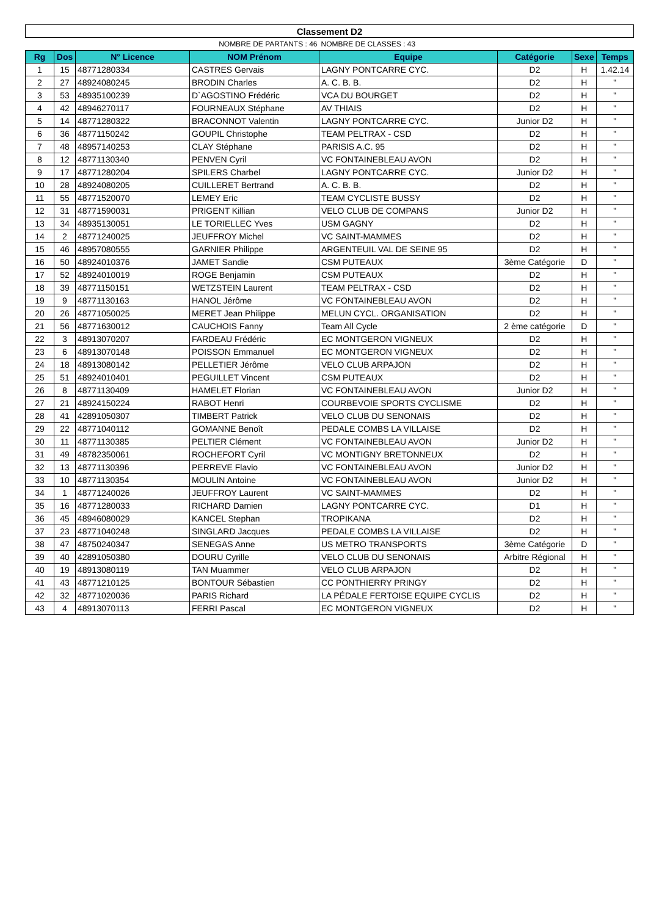| Classement D2 | | | | | | | |
| | | | NOMBRE DE PARTANTS : 46 | NOMBRE DE CLASSES : 43 | | | |
| Rg | Dos | N° Licence | NOM Prénom | Equipe | Catégorie | Sexe | Temps |
| 1 | 15 | 48771280334 | CASTRES Gervais | LAGNY PONTCARRE CYC. | D2 | H | 1.42.14 |
| 2 | 27 | 48924080245 | BRODIN Charles | A. C. B. B. | D2 | H | " |
| 3 | 53 | 48935100239 | D`AGOSTINO Frédéric | VCA DU BOURGET | D2 | H | " |
| 4 | 42 | 48946270117 | FOURNEAUX Stéphane | AV THIAIS | D2 | H | " |
| 5 | 14 | 48771280322 | BRACONNOT Valentin | LAGNY PONTCARRE CYC. | Junior D2 | H | " |
| 6 | 36 | 48771150242 | GOUPIL Christophe | TEAM PELTRAX - CSD | D2 | H | " |
| 7 | 48 | 48957140253 | CLAY Stéphane | PARISIS A.C. 95 | D2 | H | " |
| 8 | 12 | 48771130340 | PENVEN Cyril | VC FONTAINEBLEAU AVON | D2 | H | " |
| 9 | 17 | 48771280204 | SPILERS Charbel | LAGNY PONTCARRE CYC. | Junior D2 | H | " |
| 10 | 28 | 48924080205 | CUILLERET Bertrand | A. C. B. B. | D2 | H | " |
| 11 | 55 | 48771520070 | LEMEY Eric | TEAM CYCLISTE BUSSY | D2 | H | " |
| 12 | 31 | 48771590031 | PRIGENT Killian | VELO CLUB DE COMPANS | Junior D2 | H | " |
| 13 | 34 | 48935130051 | LE TORIELLEC Yves | USM GAGNY | D2 | H | " |
| 14 | 2 | 48771240025 | JEUFFROY Michel | VC SAINT-MAMMES | D2 | H | " |
| 15 | 46 | 48957080555 | GARNIER Philippe | ARGENTEUIL VAL DE SEINE 95 | D2 | H | " |
| 16 | 50 | 48924010376 | JAMET Sandie | CSM PUTEAUX | 3ème Catégorie | D | " |
| 17 | 52 | 48924010019 | ROGE Benjamin | CSM PUTEAUX | D2 | H | " |
| 18 | 39 | 48771150151 | WETZSTEIN Laurent | TEAM PELTRAX - CSD | D2 | H | " |
| 19 | 9 | 48771130163 | HANOL Jérôme | VC FONTAINEBLEAU AVON | D2 | H | " |
| 20 | 26 | 48771050025 | MERET Jean Philippe | MELUN CYCL. ORGANISATION | D2 | H | " |
| 21 | 56 | 48771630012 | CAUCHOIS Fanny | Team All Cycle | 2 ème catégorie | D | " |
| 22 | 3 | 48913070207 | FARDEAU Frédéric | EC MONTGERON VIGNEUX | D2 | H | " |
| 23 | 6 | 48913070148 | POISSON Emmanuel | EC MONTGERON VIGNEUX | D2 | H | " |
| 24 | 18 | 48913080142 | PELLETIER Jérôme | VELO CLUB ARPAJON | D2 | H | " |
| 25 | 51 | 48924010401 | PEGUILLET Vincent | CSM PUTEAUX | D2 | H | " |
| 26 | 8 | 48771130409 | HAMELET Florian | VC FONTAINEBLEAU AVON | Junior D2 | H | " |
| 27 | 21 | 48924150224 | RABOT Henri | COURBEVOIE SPORTS CYCLISME | D2 | H | " |
| 28 | 41 | 42891050307 | TIMBERT Patrick | VELO CLUB DU SENONAIS | D2 | H | " |
| 29 | 22 | 48771040112 | GOMANNE Benoît | PEDALE COMBS LA VILLAISE | D2 | H | " |
| 30 | 11 | 48771130385 | PELTIER Clément | VC FONTAINEBLEAU AVON | Junior D2 | H | " |
| 31 | 49 | 48782350061 | ROCHEFORT Cyril | VC MONTIGNY BRETONNEUX | D2 | H | " |
| 32 | 13 | 48771130396 | PERREVE Flavio | VC FONTAINEBLEAU AVON | Junior D2 | H | " |
| 33 | 10 | 48771130354 | MOULIN Antoine | VC FONTAINEBLEAU AVON | Junior D2 | H | " |
| 34 | 1 | 48771240026 | JEUFFROY Laurent | VC SAINT-MAMMES | D2 | H | " |
| 35 | 16 | 48771280033 | RICHARD Damien | LAGNY PONTCARRE CYC. | D1 | H | " |
| 36 | 45 | 48946080029 | KANCEL Stephan | TROPIKANA | D2 | H | " |
| 37 | 23 | 48771040248 | SINGLARD Jacques | PEDALE COMBS LA VILLAISE | D2 | H | " |
| 38 | 47 | 48750240347 | SENEGAS Anne | US METRO TRANSPORTS | 3ème Catégorie | D | " |
| 39 | 40 | 42891050380 | DOURU Cyrille | VELO CLUB DU SENONAIS | Arbitre Régional | H | " |
| 40 | 19 | 48913080119 | TAN Muammer | VELO CLUB ARPAJON | D2 | H | " |
| 41 | 43 | 48771210125 | BONTOUR Sébastien | CC PONTHIERRY PRINGY | D2 | H | " |
| 42 | 32 | 48771020036 | PARIS Richard | LA PÉDALE FERTOISE EQUIPE CYCLIS | D2 | H | " |
| 43 | 4 | 48913070113 | FERRI Pascal | EC MONTGERON VIGNEUX | D2 | H | " |